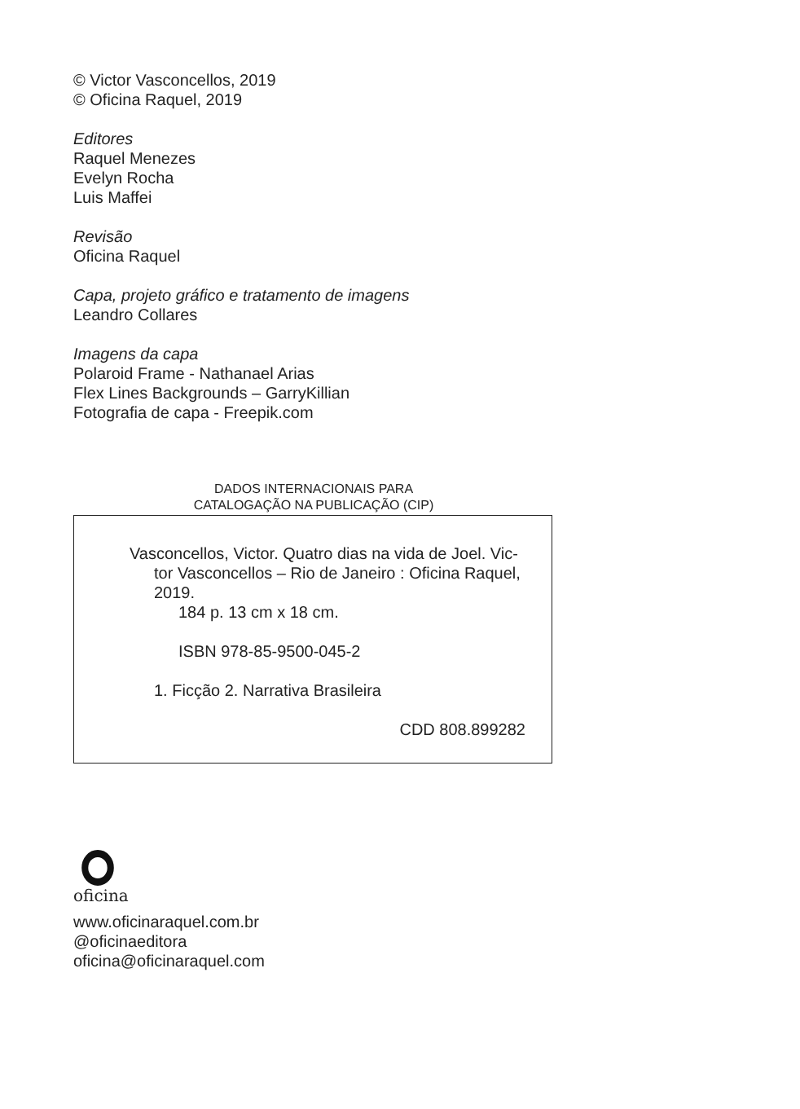© Victor Vasconcellos, 2019
© Oficina Raquel, 2019
Editores
Raquel Menezes
Evelyn Rocha
Luis Maffei
Revisão
Oficina Raquel
Capa, projeto gráfico e tratamento de imagens
Leandro Collares
Imagens da capa
Polaroid Frame - Nathanael Arias
Flex Lines Backgrounds – GarryKillian
Fotografia de capa - Freepik.com
DADOS INTERNACIONAIS PARA
CATALOGAÇÃO NA PUBLICAÇÃO (CIP)
Vasconcellos, Victor. Quatro dias na vida de Joel. Vic-
tor Vasconcellos – Rio de Janeiro : Oficina Raquel,
2019.
184 p. 13 cm x 18 cm.
ISBN 978-85-9500-045-2
1. Ficção 2. Narrativa Brasileira
CDD 808.899282
oficina
www.oficinaraquel.com.br
@oficinaeditora
oficina@oficinaraquel.com